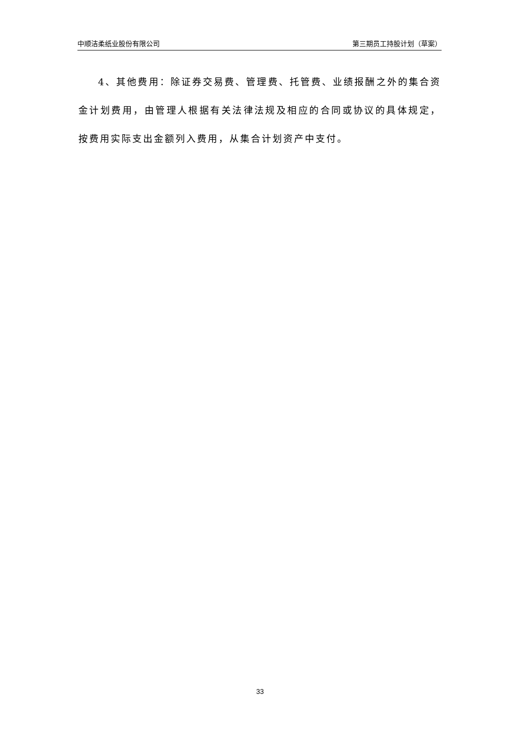中顺洁柔纸业股份有限公司 第三期员工持股计划（草案）
4、其他费用：除证券交易费、管理费、托管费、业绩报酬之外的集合资金计划费用，由管理人根据有关法律法规及相应的合同或协议的具体规定，按费用实际支出金额列入费用，从集合计划资产中支付。
33